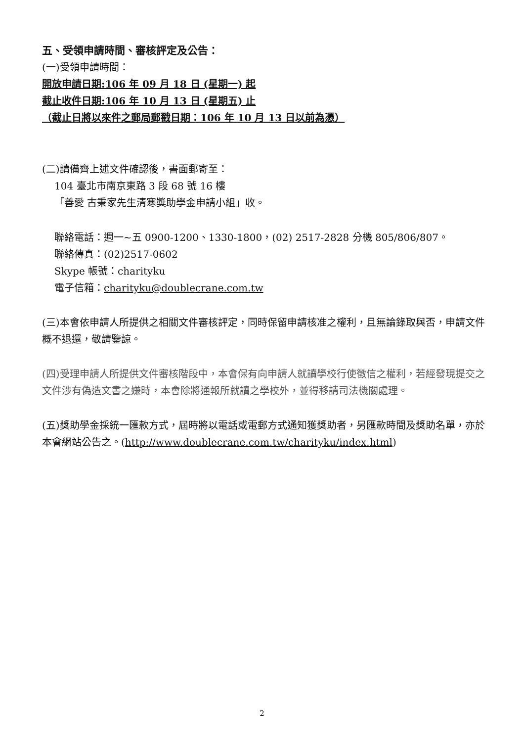五、受領申請時間、審核評定及公告：
(一)受領申請時間：
開放申請日期:106 年 09 月 18 日 (星期一) 起
截止收件日期:106 年 10 月 13 日 (星期五) 止
（截止日將以來件之郵局郵戳日期：106 年 10 月 13 日以前為憑）
(二)請備齊上述文件確認後，書面郵寄至：
104 臺北市南京東路 3 段 68 號 16 樓
「善愛 古秉家先生清寒獎助學金申請小組」收。
聯絡電話：週一~五 0900-1200、1330-1800，(02) 2517-2828 分機 805/806/807。
聯絡傳真：(02)2517-0602
Skype 帳號：charityku
電子信箱：charityku@doublecrane.com.tw
(三)本會依申請人所提供之相關文件審核評定，同時保留申請核准之權利，且無論錄取與否，申請文件概不退還，敬請鑒諒。
(四)受理申請人所提供文件審核階段中，本會保有向申請人就讀學校行使徵信之權利，若經發現提交之文件涉有偽造文書之嫌時，本會除將通報所就讀之學校外，並得移請司法機關處理。
(五)獎助學金採統一匯款方式，屆時將以電話或電郵方式通知獲獎助者，另匯款時間及獎助名單，亦於本會網站公告之。(http://www.doublecrane.com.tw/charityku/index.html)
2